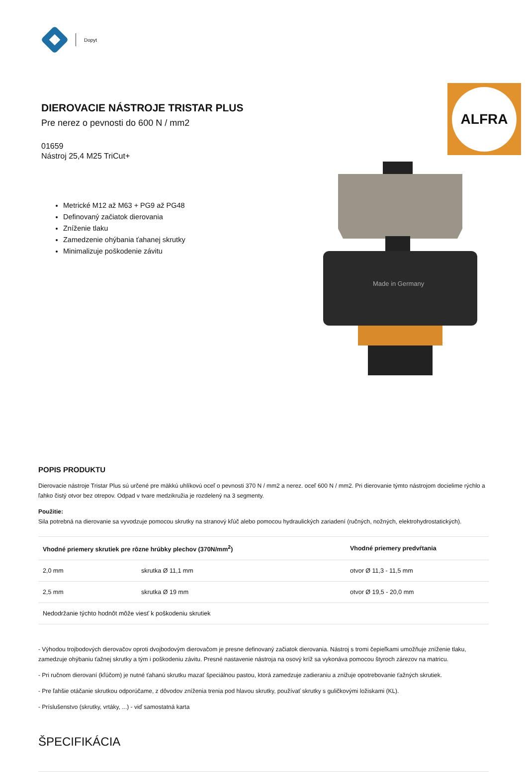Dopyt
DIEROVACIE NÁSTROJE TRISTAR PLUS
Pre nerez o pevnosti do 600 N / mm2
01659
Nástroj 25,4 M25 TriCut+
Metrické M12 až M63 + PG9 až PG48
Definovaný začiatok dierovania
Zníženie tlaku
Zamedzenie ohýbania ťahanej skrutky
Minimalizuje poškodenie závitu
ALFRA
Made in Germany
POPIS PRODUKTU
Dierovacie nástroje Tristar Plus sú určené pre mäkkú uhlíkovú oceľ o pevnosti 370 N / mm2 a nerez. oceľ 600 N / mm2. Pri dierovanie týmto nástrojom docielime rýchlo a ľahko čistý otvor bez otrepov. Odpad v tvare medzikružia je rozdelený na 3 segmenty.
Použitie:
Sila potrebná na dierovanie sa vyvodzuje pomocou skrutky na stranový kľúč alebo pomocou hydraulických zariadení (ručných, nožných, elektrohydrostatických).
| Vhodné priemery skrutiek pre rôzne hrúbky plechov (370N/mm<sup>2</sup>) | | Vhodné priemery predvŕtania |
| --- | --- | --- |
| 2,0 mm | skrutka Ø 11,1 mm | otvor Ø 11,3 - 11,5 mm |
| 2,5 mm | skrutka Ø 19 mm | otvor Ø 19,5 - 20,0 mm |
| Nedodržanie týchto hodnôt môže viesť k poškodeniu skrutiek | | |
- Výhodou trojbodových dierovačov oproti dvojbodovým dierovačom je presne definovaný začiatok dierovania. Nástroj s tromi čepieľkami umožňuje zníženie tlaku, zamedzuje ohýbaniu ťažnej skrutky a tým i poškodeniu závitu. Presné nastavenie nástroja na osový kríž sa vykonáva pomocou štyroch zárezov na matricu.
- Pri ručnom dierovaní (kľúčom) je nutné ťahanú skrutku mazať špeciálnou pastou, ktorá zamedzuje zadieraniu a znižuje opotrebovanie ťažných skrutiek.
- Pre ľahšie otáčanie skrutkou odporúčame, z dôvodov zníženia trenia pod hlavou skrutky, používať skrutky s guličkovými ložiskami (KL).
- Príslušenstvo (skrutky, vrtáky, ...) - viď samostatná karta
ŠPECIFIKÁCIA